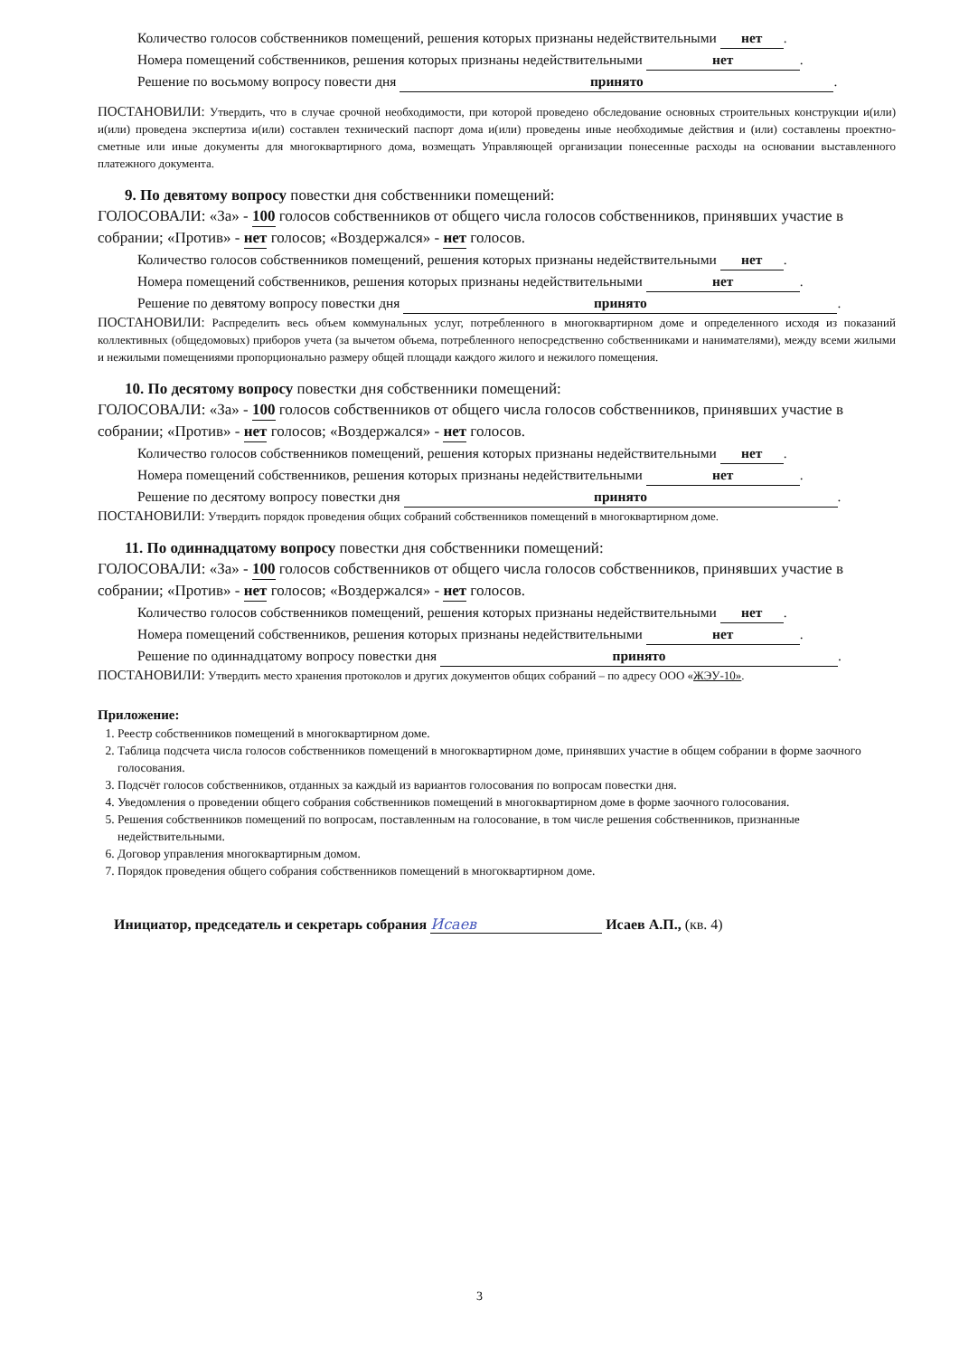Количество голосов собственников помещений, решения которых признаны недействительными нет.
Номера помещений собственников, решения которых признаны недействительными нет.
Решение по восьмому вопросу повести дня принято.
ПОСТАНОВИЛИ: Утвердить, что в случае срочной необходимости, при которой проведено обследование основных строительных конструкции и(или) и(или) проведена экспертиза и(или) составлен технический паспорт дома и(или) проведены иные необходимые действия и (или) составлены проектно-сметные или иные документы для многоквартирного дома, возмещать Управляющей организации понесенные расходы на основании выставленного платежного документа.
9. По девятому вопросу повестки дня собственники помещений:
ГОЛОСОВАЛИ: «За» - 100 голосов собственников от общего числа голосов собственников, принявших участие в собрании; «Против» - нет голосов; «Воздержался» - нет голосов.
Количество голосов собственников помещений, решения которых признаны недействительными нет.
Номера помещений собственников, решения которых признаны недействительными нет.
Решение по девятому вопросу повестки дня принято.
ПОСТАНОВИЛИ: Распределить весь объем коммунальных услуг, потребленного в многоквартирном доме и определенного исходя из показаний коллективных (общедомовых) приборов учета (за вычетом объема, потребленного непосредственно собственниками и нанимателями), между всеми жилыми и нежилыми помещениями пропорционально размеру общей площади каждого жилого и нежилого помещения.
10. По десятому вопросу повестки дня собственники помещений:
ГОЛОСОВАЛИ: «За» - 100 голосов собственников от общего числа голосов собственников, принявших участие в собрании; «Против» - нет голосов; «Воздержался» - нет голосов.
Количество голосов собственников помещений, решения которых признаны недействительными нет.
Номера помещений собственников, решения которых признаны недействительными нет.
Решение по десятому вопросу повестки дня принято.
ПОСТАНОВИЛИ: Утвердить порядок проведения общих собраний собственников помещений в многоквартирном доме.
11. По одиннадцатому вопросу повестки дня собственники помещений:
ГОЛОСОВАЛИ: «За» - 100 голосов собственников от общего числа голосов собственников, принявших участие в собрании; «Против» - нет голосов; «Воздержался» - нет голосов.
Количество голосов собственников помещений, решения которых признаны недействительными нет.
Номера помещений собственников, решения которых признаны недействительными нет.
Решение по одиннадцатому вопросу повестки дня принято.
ПОСТАНОВИЛИ: Утвердить место хранения протоколов и других документов общих собраний – по адресу ООО «ЖЭУ-10».
Приложение:
1. Реестр собственников помещений в многоквартирном доме.
2. Таблица подсчета числа голосов собственников помещений в многоквартирном доме, принявших участие в общем собрании в форме заочного голосования.
3. Подсчёт голосов собственников, отданных за каждый из вариантов голосования по вопросам повестки дня.
4. Уведомления о проведении общего собрания собственников помещений в многоквартирном доме в форме заочного голосования.
5. Решения собственников помещений по вопросам, поставленным на голосование, в том числе решения собственников, признанные недействительными.
6. Договор управления многоквартирным домом.
7. Порядок проведения общего собрания собственников помещений в многоквартирном доме.
Инициатор, председатель и секретарь собрания Исаев Исаев А.П., (кв. 4)
3